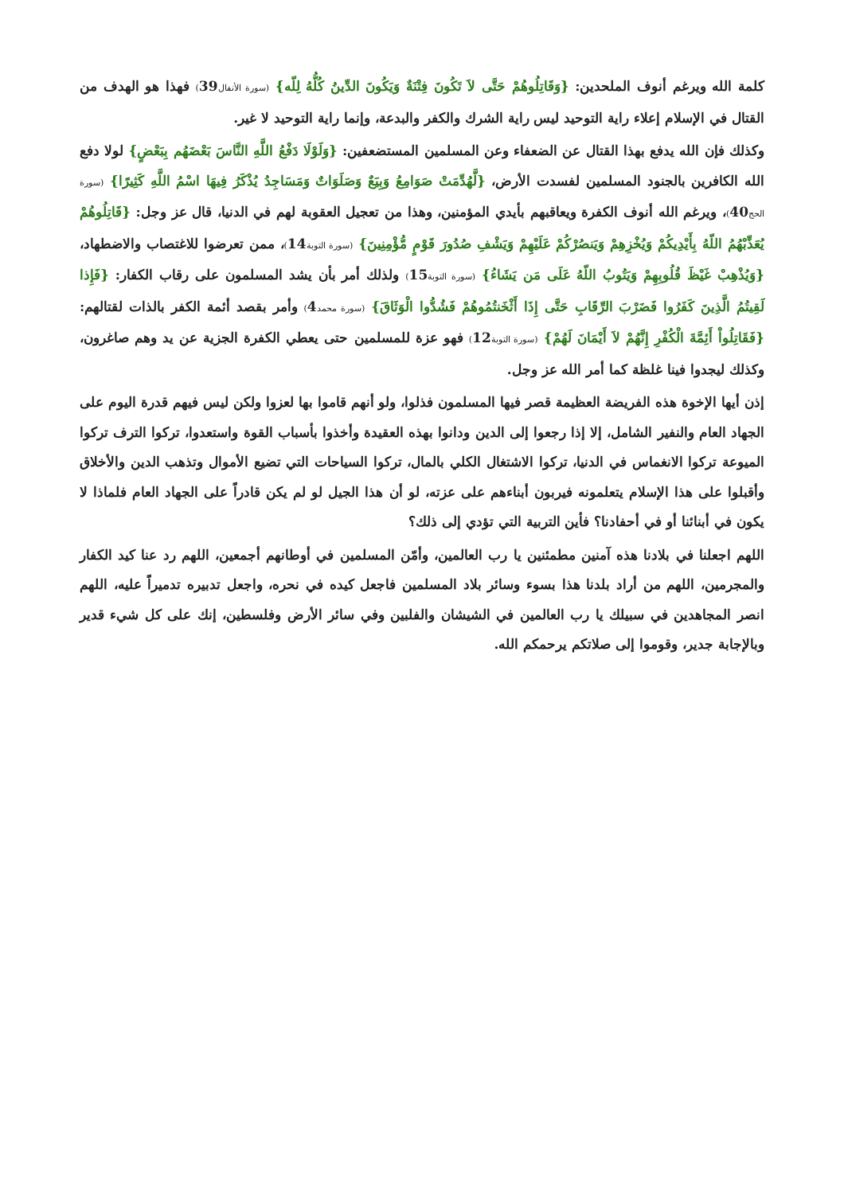كلمة الله ويرغم أنوف الملحدين: {وَقَاتِلُوهُمْ حَتَّى لاَ تَكُونَ فِتْنَةٌ وَيَكُونَ الدِّينُ كُلُّهُ لِلّه} (سورة الأنفال39) فهذا هو الهدف من القتال في الإسلام إعلاء راية التوحيد ليس راية الشرك والكفر والبدعة، وإنما راية التوحيد لا غير.
وكذلك فإن الله يدفع بهذا القتال عن الضعفاء وعن المسلمين المستضعفين: {وَلَوْلَا دَفْعُ اللَّهِ النَّاسَ بَعْضَهُم بِبَعْضٍ} لولا دفع الله الكافرين بالجنود المسلمين لفسدت الأرض، {لَّهُدِّمَتْ صَوَامِعُ وَبِيَعٌ وَصَلَوَاتٌ وَمَسَاجِدُ يُذْكَرُ فِيهَا اسْمُ اللَّهِ كَثِيرًا} (سورة الحج40)، ويرغم الله أنوف الكفرة ويعاقبهم بأيدي المؤمنين، وهذا من تعجيل العقوبة لهم في الدنيا، قال عز وجل: {قَاتِلُوهُمْ يُعَذِّبْهُمُ اللّهُ بِأَيْدِيكُمْ وَيُخْزِهِمْ وَيَنصُرْكُمْ عَلَيْهِمْ وَيَشْفِ صُدُورَ قَوْمٍ مُّؤْمِنِينَ} (سورة التوبة14)، ممن تعرضوا للاغتصاب والاضطهاد، {وَيُذْهِبْ غَيْظَ قُلُوبِهِمْ وَيَتُوبُ اللّهُ عَلَى مَن يَشَاءُ} (سورة التوبة15) ولذلك أمر بأن يشد المسلمون على رقاب الكفار: {فَإِذا لَقِيتُمُ الَّذِينَ كَفَرُوا فَضَرْبَ الرِّقَابِ حَتَّى إِذَا أَثْخَنتُمُوهُمْ فَشُدُّوا الْوَثَاقَ} (سورة محمد4) وأمر بقصد أئمة الكفر بالذات لقتالهم: {فَقَاتِلُواْ أَئِمَّةَ الْكُفْرِ إِنَّهُمْ لاَ أَيْمَانَ لَهُمْ} (سورة التوبة12) فهو عزة للمسلمين حتى يعطي الكفرة الجزية عن يد وهم صاغرون، وكذلك ليجدوا فينا غلظة كما أمر الله عز وجل.
إذن أيها الإخوة هذه الفريضة العظيمة قصر فيها المسلمون فذلوا، ولو أنهم قاموا بها لعزوا ولكن ليس فيهم قدرة اليوم على الجهاد العام والنفير الشامل، إلا إذا رجعوا إلى الدين ودانوا بهذه العقيدة وأخذوا بأسباب القوة واستعدوا، تركوا الترف تركوا الميوعة تركوا الانغماس في الدنيا، تركوا الاشتغال الكلي بالمال، تركوا السياحات التي تضيع الأموال وتذهب الدين والأخلاق وأقبلوا على هذا الإسلام يتعلمونه فيربون أبناءهم على عزته، لو أن هذا الجيل لو لم يكن قادراً على الجهاد العام فلماذا لا يكون في أبنائنا أو في أحفادنا؟ فأين التربية التي تؤدي إلى ذلك؟
اللهم اجعلنا في بلادنا هذه آمنين مطمئنين يا رب العالمين، وأمّن المسلمين في أوطانهم أجمعين، اللهم رد عنا كيد الكفار والمجرمين، اللهم من أراد بلدنا هذا بسوء وسائر بلاد المسلمين فاجعل كيده في نحره، واجعل تدبيره تدميراً عليه، اللهم انصر المجاهدين في سبيلك يا رب العالمين في الشيشان والفلبين وفي سائر الأرض وفلسطين، إنك على كل شيء قدير وبالإجابة جدير، وقوموا إلى صلاتكم يرحمكم الله.